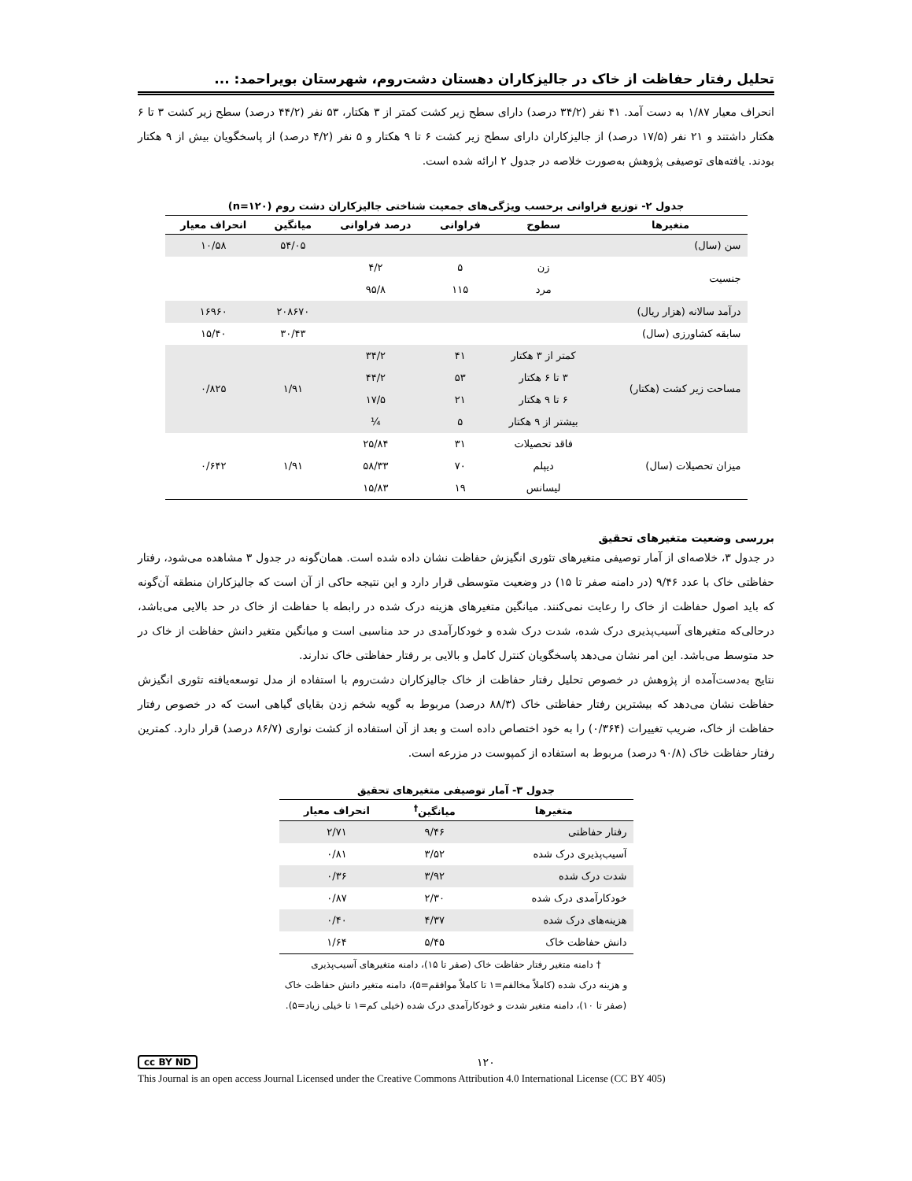تحلیل رفتار حفاظت از خاک در جالیزکاران دهستان دشت‌روم، شهرستان بویراحمد: ...
انحراف معیار ۱/۸۷ به دست آمد. ۴۱ نفر (۳۴/۲ درصد) دارای سطح زیر کشت کمتر از ۳ هکتار، ۵۳ نفر (۴۴/۲ درصد) سطح زیر کشت ۳ تا ۶ هکتار داشتند و ۲۱ نفر (۱۷/۵ درصد) از جالیزکاران دارای سطح زیر کشت ۶ تا ۹ هکتار و ۵ نفر (۴/۲ درصد) از پاسخگویان بیش از ۹ هکتار بودند. یافته‌های توصیفی پژوهش به‌صورت خلاصه در جدول ۲ ارائه شده است.
جدول ۲- توزیع فراوانی برحسب ویژگی‌های جمعیت شناختی جالیزکاران دشت روم (n=۱۲۰)
| متغیرها | سطوح | فراوانی | درصد فراوانی | میانگین | انحراف معیار |
| --- | --- | --- | --- | --- | --- |
| سن (سال) | | | | ۵۴/۰۵ | ۱۰/۵۸ |
| جنسیت | زن | ۵ | ۴/۲ | | |
| | مرد | ۱۱۵ | ۹۵/۸ | | |
| درآمد سالانه (هزار ریال) | | | | ۲۰۸۶۷۰ | ۱۶۹۶۰ |
| سابقه کشاورزی (سال) | | | | ۳۰/۴۳ | ۱۵/۴۰ |
| مساحت زیر کشت (هکتار) | کمتر از ۳ هکتار | ۴۱ | ۳۴/۲ | ۱/۹۱ | ۰/۸۲۵ |
| | ۳ تا ۶ هکتار | ۵۳ | ۴۴/۲ | | |
| | ۶ تا ۹ هکتار | ۲۱ | ۱۷/۵ | | |
| | بیشتر از ۹ هکتار | ۵ | ¼ | | |
| میزان تحصیلات (سال) | فاقد تحصیلات | ۳۱ | ۲۵/۸۴ | ۱/۹۱ | ۰/۶۴۲ |
| | دیپلم | ۷۰ | ۵۸/۳۳ | | |
| | لیسانس | ۱۹ | ۱۵/۸۳ | | |
بررسی وضعیت متغیرهای تحقیق
در جدول ۳، خلاصه‌ای از آمار توصیفی متغیرهای تئوری انگیزش حفاظت نشان داده شده است. همان‌گونه در جدول ۳ مشاهده می‌شود، رفتار حفاظتی خاک با عدد ۹/۴۶ (در دامنه صفر تا ۱۵) در وضعیت متوسطی قرار دارد و این نتیجه حاکی از آن است که جالیزکاران منطقه آن‌گونه که باید اصول حفاظت از خاک را رعایت نمی‌کنند. میانگین متغیرهای هزینه درک شده در رابطه با حفاظت از خاک در حد بالایی می‌باشد، درحالی‌که متغیرهای آسیب‌پذیری درک شده، شدت درک شده و خودکارآمدی در حد مناسبی است و میانگین متغیر دانش حفاظت از خاک در حد متوسط می‌باشد. این امر نشان می‌دهد پاسخگویان کنترل کامل و بالایی بر رفتار حفاظتی خاک ندارند.
نتایج به‌دست‌آمده از پژوهش در خصوص تحلیل رفتار حفاظت از خاک جالیزکاران دشت‌روم با استفاده از مدل توسعه‌یافته تئوری انگیزش حفاظت نشان می‌دهد که بیشترین رفتار حفاظتی خاک (۸۸/۳ درصد) مربوط به گویه شخم زدن بقایای گیاهی است که در خصوص رفتار حفاظت از خاک، ضریب تغییرات (۰/۳۶۴) را به خود اختصاص داده است و بعد از آن استفاده از کشت نواری (۸۶/۷ درصد) قرار دارد. کمترین رفتار حفاظت خاک (۹۰/۸ درصد) مربوط به استفاده از کمپوست در مزرعه است.
جدول ۳- آمار توصیفی متغیرهای تحقیق
| متغیرها | میانگین<sup>†</sup> | انحراف معیار |
| --- | --- | --- |
| رفتار حفاظتی | ۹/۴۶ | ۲/۷۱ |
| آسیب‌پذیری درک شده | ۳/۵۲ | ۰/۸۱ |
| شدت درک شده | ۳/۹۲ | ۰/۳۶ |
| خودکارآمدی درک شده | ۲/۳۰ | ۰/۸۷ |
| هزینه‌های درک شده | ۴/۳۷ | ۰/۴۰ |
| دانش حفاظت خاک | ۵/۴۵ | ۱/۶۴ |
† دامنه متغیر رفتار حفاظت خاک (صفر تا ۱۵)، دامنه متغیرهای آسیب‌پذیری
و هزینه درک شده (کاملاً مخالفم=۱ تا کاملاً موافقم=۵)، دامنه متغیر دانش حفاظت خاک
(صفر تا ۱۰)، دامنه متغیر شدت و خودکارآمدی درک شده (خیلی کم=۱ تا خیلی زیاد=۵).
cc BY ND ۱۲۰
This Journal is an open access Journal Licensed under the Creative Commons Attribution 4.0 International License (CC BY 405)